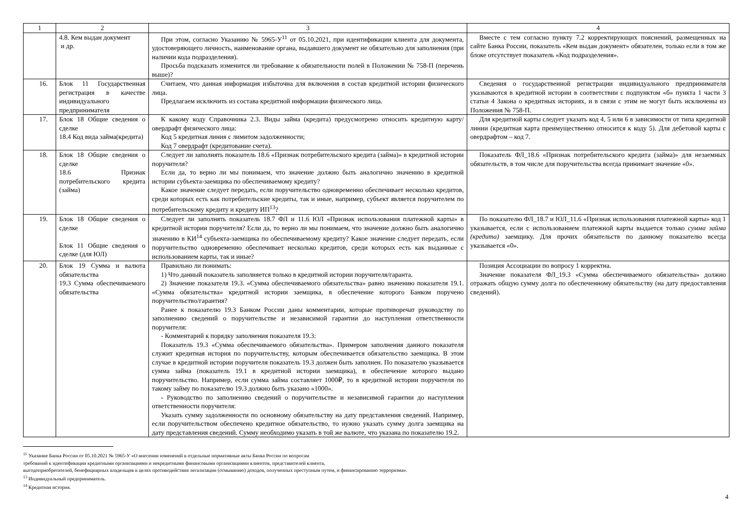| 1 | 2 | 3 | 4 |
| --- | --- | --- | --- |
| | 4.8. Кем выдан документ и др. | При этом, согласно Указанию № 5965-У<sup>11</sup> от 05.10.2021, при идентификации клиента для документа, удостоверяющего личность, наименование органа, выдавшего документ не обязательно для заполнения (при наличии кода подразделения). Просьба подсказать изменится ли требование к обязательности полей в Положении № 758-П (перечень выше)? | Вместе с тем согласно пункту 7.2 корректирующих пояснений, размещенных на сайте Банка России, показатель «Кем выдан документ» обязателен, только если в том же блоке отсутствует показатель «Код подразделения». |
| 16. | Блок 11 Государственная регистрация в качестве индивидуального предпринимателя | Считаем, что данная информация избыточна для включения в состав кредитной истории физического лица. Предлагаем исключить из состава кредитной информации физического лица. | Сведения о государственной регистрации индивидуального предпринимателя указываются в кредитной истории в соответствии с подпунктом «б» пункта 1 части 3 статьи 4 Закона о кредитных историях, и в связи с этим не могут быть исключены из Положения № 758-П. |
| 17. | Блок 18 Общие сведения о сделке 18.4 Код вида займа(кредита) | К какому коду Справочника 2.3. Виды займа (кредита) предусмотрено относить кредитную карту/овердрафт физического лица: Код 5 кредитная линия с лимитом задолженности; Код 7 овердрафт (кредитование счета). | Для кредитной карты следует указать код 4, 5 или 6 в зависимости от типа кредитной линии (кредитная карта преимущественно относится к коду 5). Для дебетовой карты с овердрафтом – код 7. |
| 18. | Блок 18 Общие сведения о сделке 18.6 Признак потребительского кредита (займа) | Следует ли заполнять показатель 18.6 «Признак потребительского кредита (займа)» в кредитной истории поручителя? Если да, то верно ли мы понимаем, что значение должно быть аналогично значению в кредитной истории субъекта-заемщика по обеспечиваемому кредиту? Какое значение следует передать, если поручительство одновременно обеспечивает несколько кредитов, среди которых есть как потребительские кредиты, так и иные, например, субъект является поручителем по потребительскому кредиту и кредиту ИП<sup>13</sup>? | Показатель ФЛ_18.6 «Признак потребительского кредита (займа)» для незаемных обязательств, в том числе для поручительства всегда принимает значение «0». |
| 19. | Блок 18 Общие сведения о сделке Блок 11 Общие сведения о сделке (для ЮЛ) | Следует ли заполнять показатель 18.7 ФЛ и 11.6 ЮЛ «Признак использования платежной карты» в кредитной истории поручителя? Если да, то верно ли мы понимаем, что значение должно быть аналогично значению в КИ<sup>14</sup> субъекта-заемщика по обеспечиваемому кредиту? Какое значение следует передать, если поручительство одновременно обеспечивает несколько кредитов, среди которых есть как выданные с использованием карты, так и иные? | По показателю ФЛ_18.7 и ЮЛ_11.6 «Признак использования платежной карты» код 1 указывается, если с использованием платежной карты выдается только сумма займа (кредита) заемщику. Для прочих обязательств по данному показателю всегда указывается «0». |
| 20. | Блок 19 Сумма и валюта обязательства 19.3 Сумма обеспечиваемого обязательства | Правильно ли понимать: 1) Что данный показатель заполняется только в кредитной истории поручителя/гаранта. 2) Значение показателя 19.3. «Сумма обеспечиваемого обязательства» равно значению показателя 19.1. «Сумма обязательства» кредитной истории заемщика, в обеспечение которого Банком поручено поручительство/гарантия? Ранее к показателю 19.3 Банком России даны комментарии, которые противоречат руководству по заполнению сведений о поручительстве и независимой гарантии до наступления ответственности поручителя: - Комментарий к порядку заполнения показателя 19.3: Показатель 19.3 «Сумма обеспечиваемого обязательства». Примером заполнения данного показателя служит кредитная история по поручительству, которым обеспечивается обязательство заемщика. В этом случае в кредитной истории поручителя показатель 19.3 должен быть заполнен. По показателю указывается сумма займа (показатель 19.1 в кредитной истории заемщика), в обеспечение которого выдано поручительство. Например, если сумма займа составляет 1000₽, то в кредитной истории поручителя по такому займу по показателю 19.3 должно быть указано «1000». - Руководство по заполнению сведений о поручительстве и независимой гарантии до наступления ответственности поручителя: Указать сумму задолженности по основному обязательству на дату представления сведений. Например, если поручительством обеспечено кредитное обязательство, то нужно указать сумму долга заемщика на дату представления сведений. Сумму необходимо указать в той же валюте, что указана по показателю 19.2. | Позиция Ассоциации по вопросу 1 корректна. Значение показателя ФЛ_19.3 «Сумма обеспечиваемого обязательства» должно отражать общую сумму долга по обеспеченному обязательству (на дату предоставления сведений). |
<sup>11</sup> Указание Банка России от 05.10.2021 № 5965-У «О внесении изменений в отдельные нормативные акты Банка России по вопросам
требований к идентификации кредитными организациями и некредитными финансовыми организациями клиентов, представителей клиента,
выгодоприобретателей, бенефициарных владельцев в целях противодействия легализации (отмыванию) доходов, полученных преступным путем, и финансированию терроризма».
<sup>13</sup> Индивидуальный предприниматель.
<sup>14</sup> Кредитная история.
4